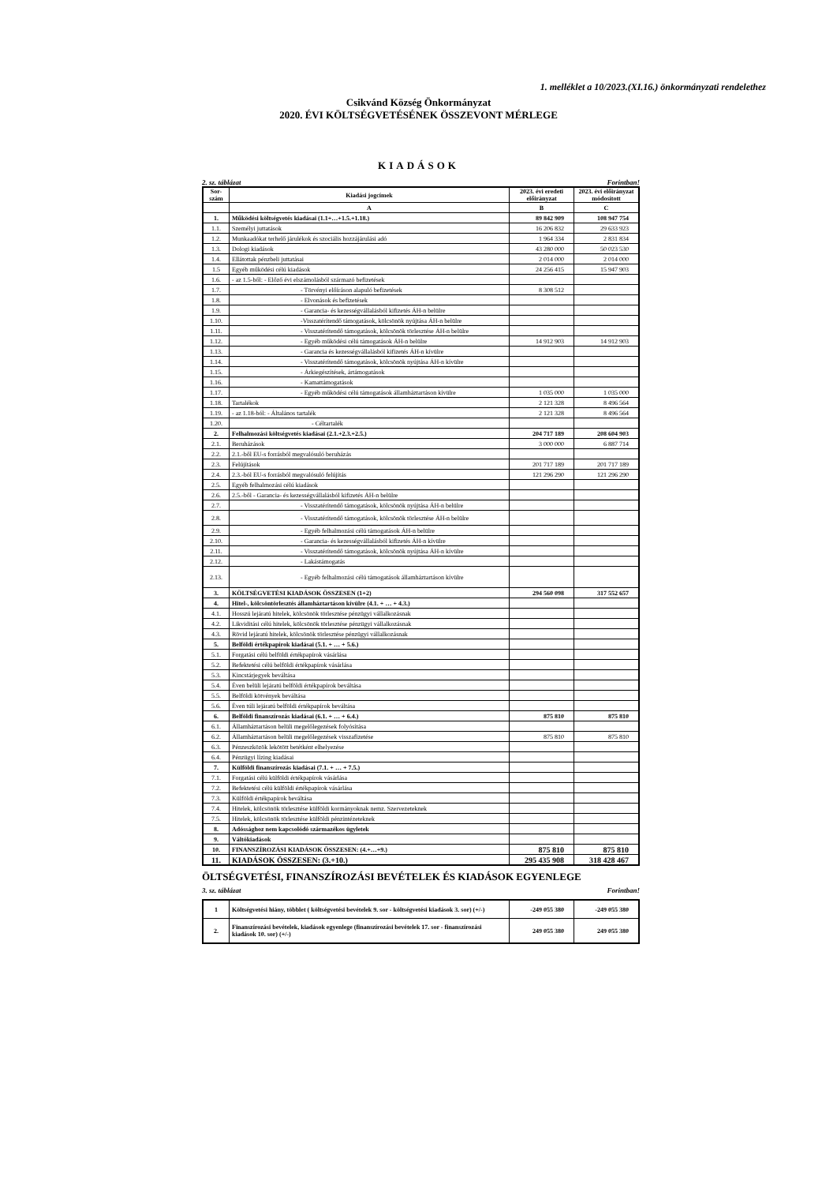1. melléklet a 10/2023.(XI.16.) önkormányzati rendelethez
Csikvánd Község Önkormányzat
2020. ÉVI KÖLTSÉGVETÉSÉNEK ÖSSZEVONT MÉRLEGE
KIADÁSOK
2. sz. táblázat Forintban!
| Sor-szám | Kiadási jogcímek | 2023. évi eredeti előirányzat | 2023. évi előirányzat módosított |
| --- | --- | --- | --- |
| | A | B | C |
| 1. | Működési költségvetés kiadásai (1.1+…+1.5.+1.18.) | 89 842 909 | 108 947 754 |
| 1.1. | Személyi juttatások | 16 206 832 | 29 633 923 |
| 1.2. | Munkaadókat terhelő járulékok és szociális hozzájárulási adó | 1 964 334 | 2 831 834 |
| 1.3. | Dologi kiadások | 43 280 000 | 50 023 530 |
| 1.4. | Ellátottak pénzbeli juttatásai | 2 014 000 | 2 014 000 |
| 1.5 | Egyéb működési célú kiadások | 24 256 415 | 15 947 903 |
| 1.6. | - az 1.5-ből: - Előző évi elszámolásból származó befizetések | | |
| 1.7. | - Törvényi előíráson alapuló befizetések | 8 308 512 | |
| 1.8. | - Elvonások és befizetések | | |
| 1.9. | - Garancia- és kezességvállalásból kifizetés ÁH-n belülre | | |
| 1.10. | -Visszatérítendő támogatások, kölcsönök nyújtása ÁH-n belülre | | |
| 1.11. | - Visszatérítendő támogatások, kölcsönök törlesztése ÁH-n belülre | | |
| 1.12. | - Egyéb működési célú támogatások ÁH-n belülre | 14 912 903 | 14 912 903 |
| 1.13. | - Garancia és kezességvállalásból kifizetés ÁH-n kívülre | | |
| 1.14. | - Visszatérítendő támogatások, kölcsönök nyújtása ÁH-n kívülre | | |
| 1.15. | - Árkiegészítések, ártámogatások | | |
| 1.16. | - Kamattámogatások | | |
| 1.17. | - Egyéb működési célú támogatások államháztartáson kívülre | 1 035 000 | 1 035 000 |
| 1.18. | Tartalékok | 2 121 328 | 8 496 564 |
| 1.19. | - az 1.18-ból: - Általános tartalék | 2 121 328 | 8 496 564 |
| 1.20. | - Céltartalék | | |
| 2. | Felhalmozási költségvetés kiadásai (2.1.+2.3.+2.5.) | 204 717 189 | 208 604 903 |
| 2.1. | Beruházások | 3 000 000 | 6 887 714 |
| 2.2. | 2.1.-ből EU-s forrásból megvalósuló beruházás | | |
| 2.3. | Felújítások | 201 717 189 | 201 717 189 |
| 2.4. | 2.3.-ból EU-s forrásból megvalósuló felújítás | 121 296 290 | 121 296 290 |
| 2.5. | Egyéb felhalmozási célú kiadások | | |
| 2.6. | 2.5.-ből - Garancia- és kezességvállalásból kifizetés ÁH-n belülre | | |
| 2.7. | - Visszatérítendő támogatások, kölcsönök nyújtása ÁH-n belülre | | |
| 2.8. | - Visszatérítendő támogatások, kölcsönök törlesztése ÁH-n belülre | | |
| 2.9. | - Egyéb felhalmozási célú támogatások ÁH-n belülre | | |
| 2.10. | - Garancia- és kezességvállalásból kifizetés ÁH-n kívülre | | |
| 2.11. | - Visszatérítendő támogatások, kölcsönök nyújtása ÁH-n kívülre | | |
| 2.12. | - Lakástámogatás | | |
| 2.13. | - Egyéb felhalmozási célú támogatások államháztartáson kívülre | | |
| 3. | KÖLTSÉGVETÉSI KIADÁSOK ÖSSZESEN (1+2) | 294 560 098 | 317 552 657 |
| 4. | Hitel-, kölcsöntörlesztés államháztartáson kívülre (4.1. + … + 4.3.) | | |
| 4.1. | Hosszú lejáratú hitelek, kölcsönök törlesztése pénzügyi vállalkozásnak | | |
| 4.2. | Likviditási célú hitelek, kölcsönök törlesztése pénzügyi vállalkozásnak | | |
| 4.3. | Rövid lejáratú hitelek, kölcsönök törlesztése pénzügyi vállalkozásnak | | |
| 5. | Belföldi értékpapírok kiadásai (5.1. + … + 5.6.) | | |
| 5.1. | Forgatási célú belföldi értékpapírok vásárlása | | |
| 5.2. | Befektetési célú belföldi értékpapírok vásárlása | | |
| 5.3. | Kincstárjegyek beváltása | | |
| 5.4. | Éven belüli lejáratú belföldi értékpapírok beváltása | | |
| 5.5. | Belföldi kötvények beváltása | | |
| 5.6. | Éven túli lejáratú belföldi értékpapírok beváltása | | |
| 6. | Belföldi finanszírozás kiadásai (6.1. + … + 6.4.) | 875 810 | 875 810 |
| 6.1. | Államháztartáson belüli megelőlegezések folyósítása | | |
| 6.2. | Államháztartáson belüli megelőlegezések visszafizetése | 875 810 | 875 810 |
| 6.3. | Pénzeszközök lekötött betétként elhelyezése | | |
| 6.4. | Pénzügyi lízing kiadásai | | |
| 7. | Külföldi finanszírozás kiadásai (7.1. + … + 7.5.) | | |
| 7.1. | Forgatási célú külföldi értékpapírok vásárlása | | |
| 7.2. | Befektetési célú külföldi értékpapírok vásárlása | | |
| 7.3. | Külföldi értékpapírok beváltása | | |
| 7.4. | Hitelek, kölcsönök törlesztése külföldi kormányoknak nemz. Szervezeteknek | | |
| 7.5. | Hitelek, kölcsönök törlesztése külföldi pénzintézeteknek | | |
| 8. | Adóssághoz nem kapcsolódó származékos ügyletek | | |
| 9. | Váltókiadások | | |
| 10. | FINANSZÍROZÁSI KIADÁSOK ÖSSZESEN: (4.+…+9.) | 875 810 | 875 810 |
| 11. | KIADÁSOK ÖSSZESEN: (3.+10.) | 295 435 908 | 318 428 467 |
ÖLTSÉGVETÉSI, FINANSZÍROZÁSI BEVÉTELEK ÉS KIADÁSOK EGYENLEGE
3. sz. táblázat Forintban!
| 1 | Költségvetési hiány, többlet ( költségvetési bevételek 9. sor - költségvetési kiadások 3. sor) (+/-) | -249 055 380 | -249 055 380 |
| 2. | Finanszírozási bevételek, kiadások egyenlege (finanszírozási bevételek 17. sor - finanszírozási kiadások 10. sor) (+/-) | 249 055 380 | 249 055 380 |